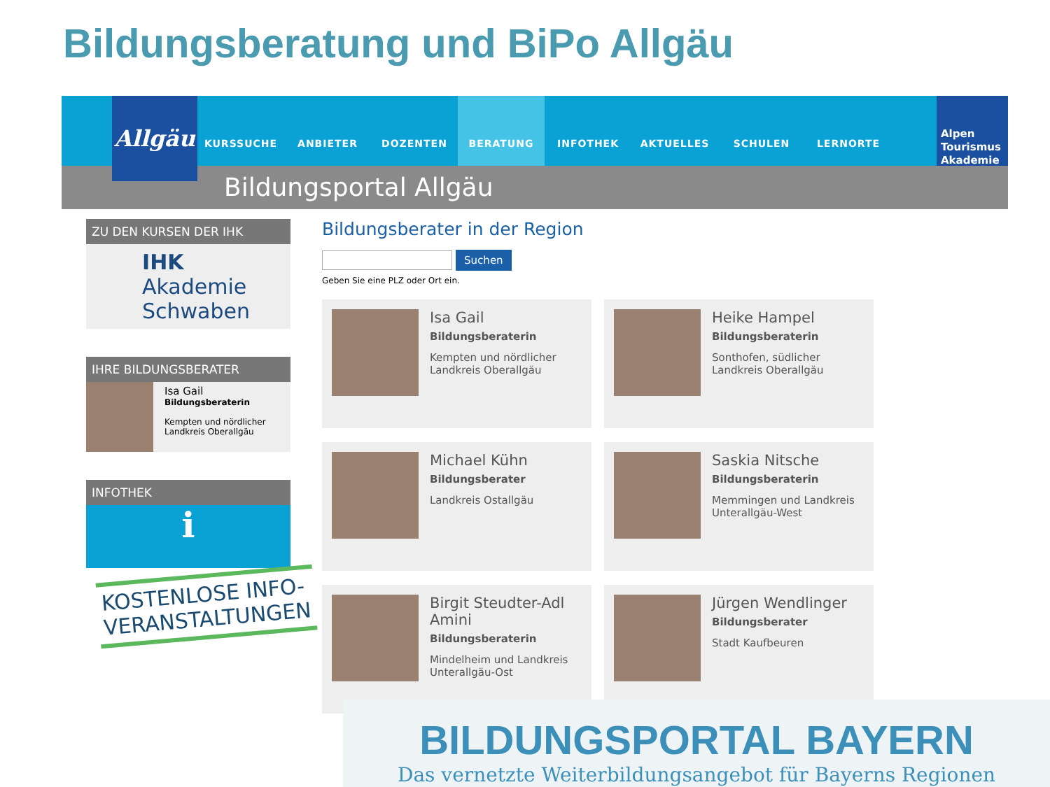Bildungsberatung und BiPo Allgäu
Allgäu
KURSSUCHE ANBIETER DOZENTEN BERATUNG INFOTHEK AKTUELLES SCHULEN LERNORTE
Alpen Tourismus Akademie
Bildungsportal Allgäu
ZU DEN KURSEN DER IHK
IHK Akademie Schwaben
IHRE BILDUNGSBERATER
Isa Gail
Bildungsberaterin
Kempten und nördlicher Landkreis Oberallgäu
INFOTHEK
ℹ
Bildungsberater in der Region
Suchen
Geben Sie eine PLZ oder Ort ein.
Isa Gail
Bildungsberaterin
Kempten und nördlicher Landkreis Oberallgäu
Heike Hampel
Bildungsberaterin
Sonthofen, südlicher Landkreis Oberallgäu
Michael Kühn
Bildungsberater
Landkreis Ostallgäu
Saskia Nitsche
Bildungsberaterin
Memmingen und Landkreis Unterallgäu-West
Birgit Steudter-Adl Amini
Bildungsberaterin
Mindelheim und Landkreis Unterallgäu-Ost
Jürgen Wendlinger
Bildungsberater
Stadt Kaufbeuren
KOSTENLOSE INFO-
VERANSTALTUNGEN
BILDUNGSPORTAL BAYERN
Das vernetzte Weiterbildungsangebot für Bayerns Regionen